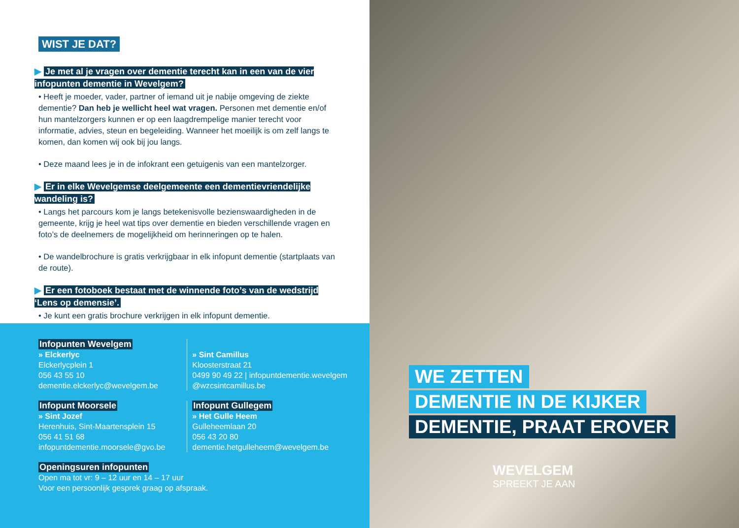WIST JE DAT?
▶ Je met al je vragen over dementie terecht kan in een van de vier infopunten dementie in Wevelgem?
• Heeft je moeder, vader, partner of iemand uit je nabije omgeving de ziekte dementie? Dan heb je wellicht heel wat vragen. Personen met dementie en/of hun mantelzorgers kunnen er op een laagdrempelige manier terecht voor informatie, advies, steun en begeleiding. Wanneer het moeilijk is om zelf langs te komen, dan komen wij ook bij jou langs.
• Deze maand lees je in de infokrant een getuigenis van een mantelzorger.
▶ Er in elke Wevelgemse deelgemeente een dementievriendelijke wandeling is?
• Langs het parcours kom je langs betekenisvolle bezienswaardigheden in de gemeente, krijg je heel wat tips over dementie en bieden verschillende vragen en foto’s de deelnemers de mogelijkheid om herinneringen op te halen.
• De wandelbrochure is gratis verkrijgbaar in elk infopunt dementie (startplaats van de route).
▶ Er een fotoboek bestaat met de winnende foto’s van de wedstrijd ‘Lens op demensie’.
• Je kunt een gratis brochure verkrijgen in elk infopunt dementie.
Infopunten Wevelgem
» Elckerlyc
Elckerlycplein 1
056 43 55 10
dementie.elckerlyc@wevelgem.be
» Sint Camillus
Kloosterstraat 21
0499 90 49 22 | infopuntdementie.wevelgem @wzcsintcamillus.be
Infopunt Moorsele
» Sint Jozef
Herenhuis, Sint-Maartensplein 15
056 41 51 68
infopuntdementie.moorsele@gvo.be
Infopunt Gullegem
» Het Gulle Heem
Gulleheemlaan 20
056 43 20 80
dementie.hetgulleheem@wevelgem.be
Openingsuren infopunten
Open ma tot vr: 9 – 12 uur en 14 – 17 uur
Voor een persoonlijk gesprek graag op afspraak.
WE ZETTEN
DEMENTIE IN DE KIJKER
DEMENTIE, PRAAT EROVER
WEVELGEM
SPREEKT JE AAN